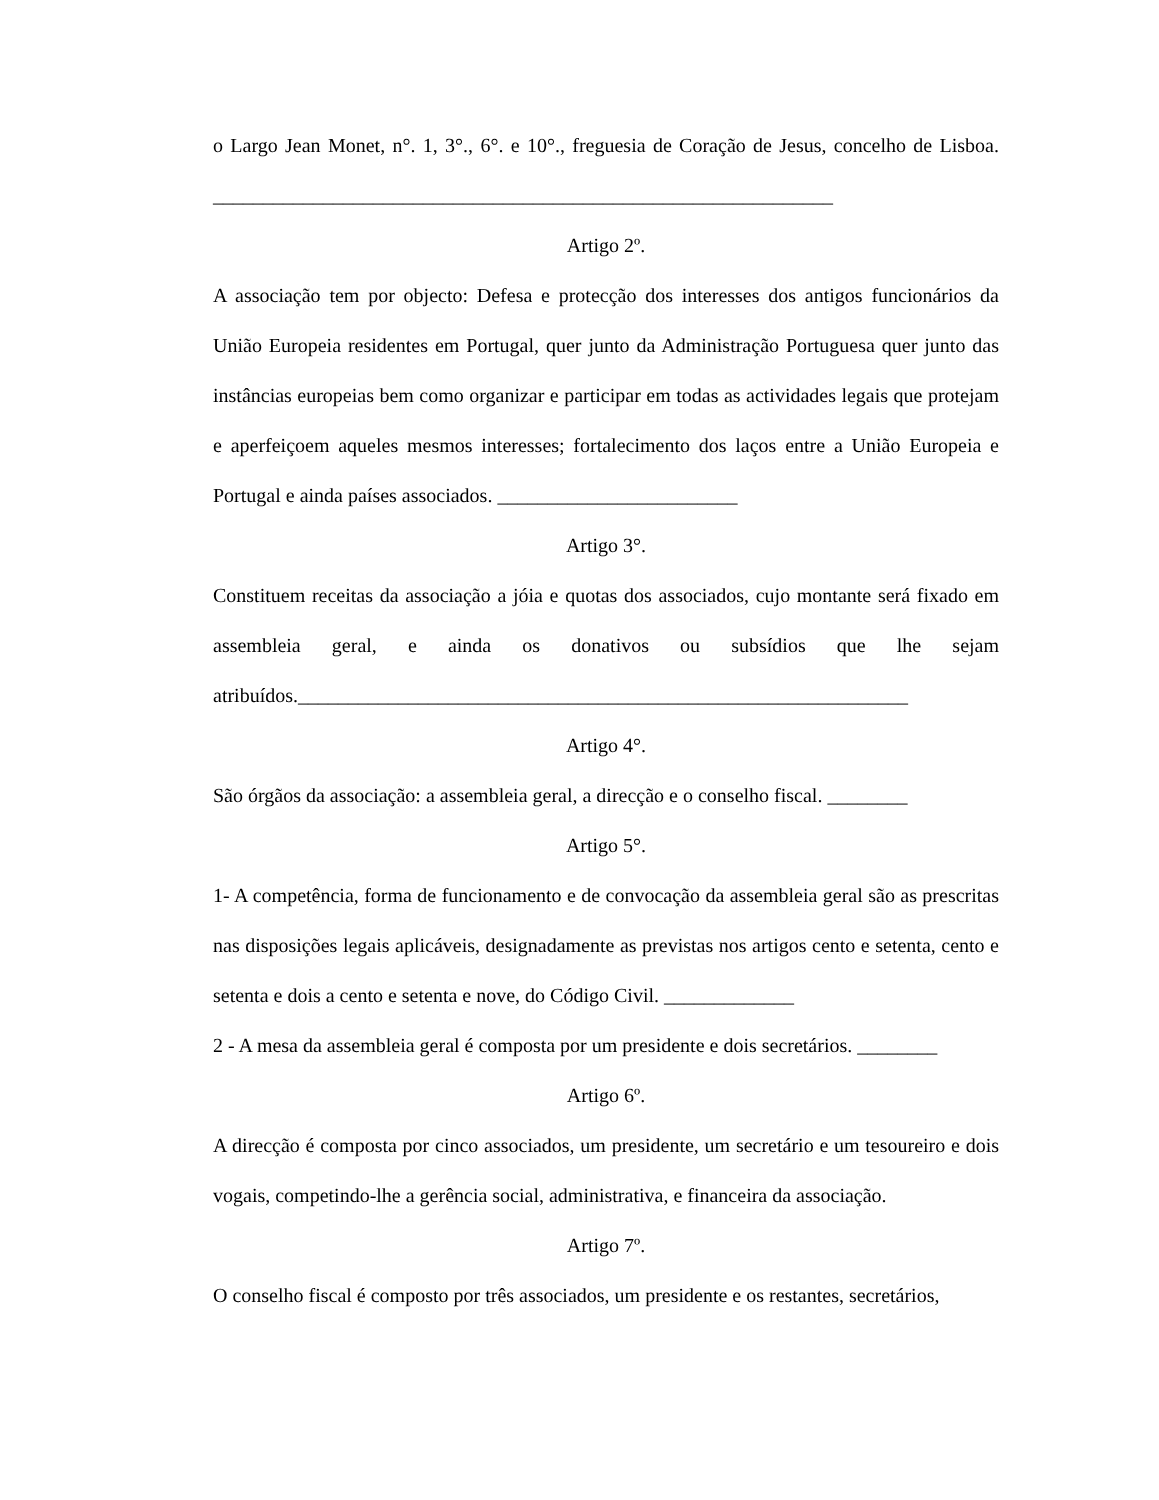o Largo Jean Monet, n°. 1, 3°., 6°. e 10°., freguesia de Coração de Jesus, concelho de Lisboa. ______________________________________________________________
Artigo 2º.
A associação tem por objecto: Defesa e protecção dos interesses dos antigos funcionários da União Europeia residentes em Portugal, quer junto da Administração Portuguesa quer junto das instâncias europeias bem como organizar e participar em todas as actividades legais que protejam e aperfeiçoem aqueles mesmos interesses; fortalecimento dos laços entre a União Europeia e Portugal e ainda países associados. ________________________
Artigo 3°.
Constituem receitas da associação a jóia e quotas dos associados, cujo montante será fixado em assembleia geral, e ainda os donativos ou subsídios que lhe sejam atribuídos._____________________________________________________________
Artigo 4°.
São órgãos da associação: a assembleia geral, a direcção e o conselho fiscal. ________
Artigo 5°.
1- A competência, forma de funcionamento e de convocação da assembleia geral são as prescritas nas disposições legais aplicáveis, designadamente as previstas nos artigos cento e setenta, cento e setenta e dois a cento e setenta e nove, do Código Civil. _____________
2 - A mesa da assembleia geral é composta por um presidente e dois secretários. ________
Artigo 6º.
A direcção é composta por cinco associados, um presidente, um secretário e um tesoureiro e dois vogais, competindo-lhe a gerência social, administrativa, e financeira da associação.
Artigo 7º.
O conselho fiscal é composto por três associados, um presidente e os restantes, secretários,